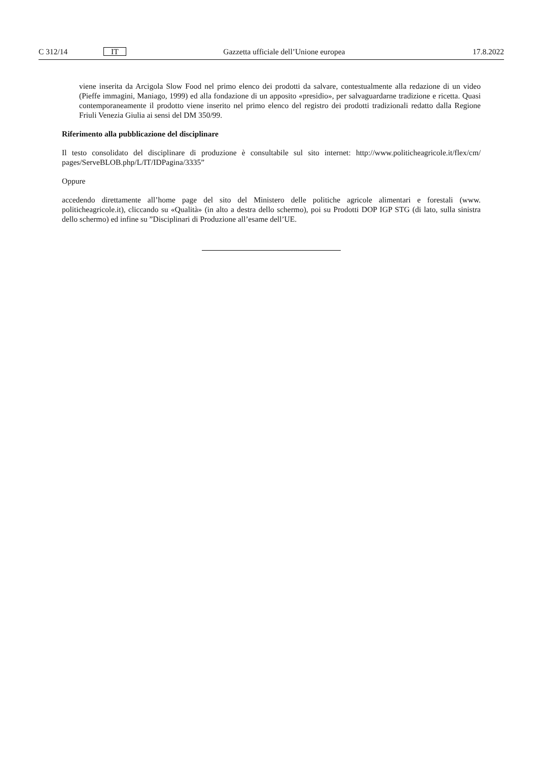C 312/14 IT Gazzetta ufficiale dell’Unione europea 17.8.2022
viene inserita da Arcigola Slow Food nel primo elenco dei prodotti da salvare, contestualmente alla redazione di un video (Pieffe immagini, Maniago, 1999) ed alla fondazione di un apposito «presidio», per salvaguardarne tradizione e ricetta. Quasi contemporaneamente il prodotto viene inserito nel primo elenco del registro dei prodotti tradizionali redatto dalla Regione Friuli Venezia Giulia ai sensi del DM 350/99.
Riferimento alla pubblicazione del disciplinare
Il testo consolidato del disciplinare di produzione è consultabile sul sito internet: http://www.politicheagricole.it/flex/cm/ pages/ServeBLOB.php/L/IT/IDPagina/3335”
Oppure
accedendo direttamente all’home page del sito del Ministero delle politiche agricole alimentari e forestali (www. politicheagricole.it), cliccando su «Qualità» (in alto a destra dello schermo), poi su Prodotti DOP IGP STG (di lato, sulla sinistra dello schermo) ed infine su ”Disciplinari di Produzione all’esame dell’UE.